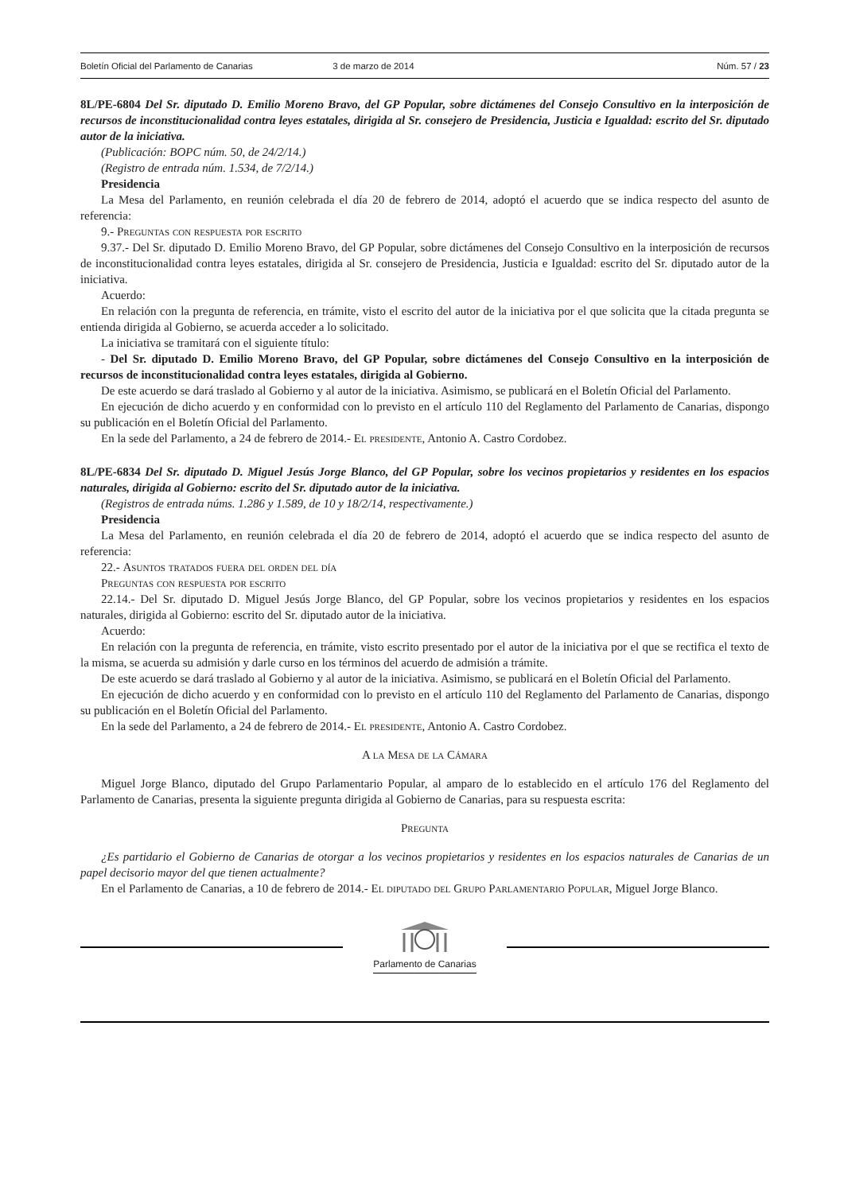Boletín Oficial del Parlamento de Canarias 3 de marzo de 2014 Núm. 57 / 23
8L/PE-6804 Del Sr. diputado D. Emilio Moreno Bravo, del GP Popular, sobre dictámenes del Consejo Consultivo en la interposición de recursos de inconstitucionalidad contra leyes estatales, dirigida al Sr. consejero de Presidencia, Justicia e Igualdad: escrito del Sr. diputado autor de la iniciativa.
(Publicación: BOPC núm. 50, de 24/2/14.)
(Registro de entrada núm. 1.534, de 7/2/14.)
Presidencia
La Mesa del Parlamento, en reunión celebrada el día 20 de febrero de 2014, adoptó el acuerdo que se indica respecto del asunto de referencia:
9.- Preguntas con respuesta por escrito
9.37.- Del Sr. diputado D. Emilio Moreno Bravo, del GP Popular, sobre dictámenes del Consejo Consultivo en la interposición de recursos de inconstitucionalidad contra leyes estatales, dirigida al Sr. consejero de Presidencia, Justicia e Igualdad: escrito del Sr. diputado autor de la iniciativa.
Acuerdo:
En relación con la pregunta de referencia, en trámite, visto el escrito del autor de la iniciativa por el que solicita que la citada pregunta se entienda dirigida al Gobierno, se acuerda acceder a lo solicitado.
La iniciativa se tramitará con el siguiente título:
- Del Sr. diputado D. Emilio Moreno Bravo, del GP Popular, sobre dictámenes del Consejo Consultivo en la interposición de recursos de inconstitucionalidad contra leyes estatales, dirigida al Gobierno.
De este acuerdo se dará traslado al Gobierno y al autor de la iniciativa. Asimismo, se publicará en el Boletín Oficial del Parlamento.
En ejecución de dicho acuerdo y en conformidad con lo previsto en el artículo 110 del Reglamento del Parlamento de Canarias, dispongo su publicación en el Boletín Oficial del Parlamento.
En la sede del Parlamento, a 24 de febrero de 2014.- El presidente, Antonio A. Castro Cordobez.
8L/PE-6834 Del Sr. diputado D. Miguel Jesús Jorge Blanco, del GP Popular, sobre los vecinos propietarios y residentes en los espacios naturales, dirigida al Gobierno: escrito del Sr. diputado autor de la iniciativa.
(Registros de entrada núms. 1.286 y 1.589, de 10 y 18/2/14, respectivamente.)
Presidencia
La Mesa del Parlamento, en reunión celebrada el día 20 de febrero de 2014, adoptó el acuerdo que se indica respecto del asunto de referencia:
22.- Asuntos tratados fuera del orden del día
Preguntas con respuesta por escrito
22.14.- Del Sr. diputado D. Miguel Jesús Jorge Blanco, del GP Popular, sobre los vecinos propietarios y residentes en los espacios naturales, dirigida al Gobierno: escrito del Sr. diputado autor de la iniciativa.
Acuerdo:
En relación con la pregunta de referencia, en trámite, visto escrito presentado por el autor de la iniciativa por el que se rectifica el texto de la misma, se acuerda su admisión y darle curso en los términos del acuerdo de admisión a trámite.
De este acuerdo se dará traslado al Gobierno y al autor de la iniciativa. Asimismo, se publicará en el Boletín Oficial del Parlamento.
En ejecución de dicho acuerdo y en conformidad con lo previsto en el artículo 110 del Reglamento del Parlamento de Canarias, dispongo su publicación en el Boletín Oficial del Parlamento.
En la sede del Parlamento, a 24 de febrero de 2014.- El presidente, Antonio A. Castro Cordobez.
A la Mesa de la Cámara
Miguel Jorge Blanco, diputado del Grupo Parlamentario Popular, al amparo de lo establecido en el artículo 176 del Reglamento del Parlamento de Canarias, presenta la siguiente pregunta dirigida al Gobierno de Canarias, para su respuesta escrita:
Pregunta
¿Es partidario el Gobierno de Canarias de otorgar a los vecinos propietarios y residentes en los espacios naturales de Canarias de un papel decisorio mayor del que tienen actualmente?
En el Parlamento de Canarias, a 10 de febrero de 2014.- El diputado del Grupo Parlamentario Popular, Miguel Jorge Blanco.
Parlamento de Canarias